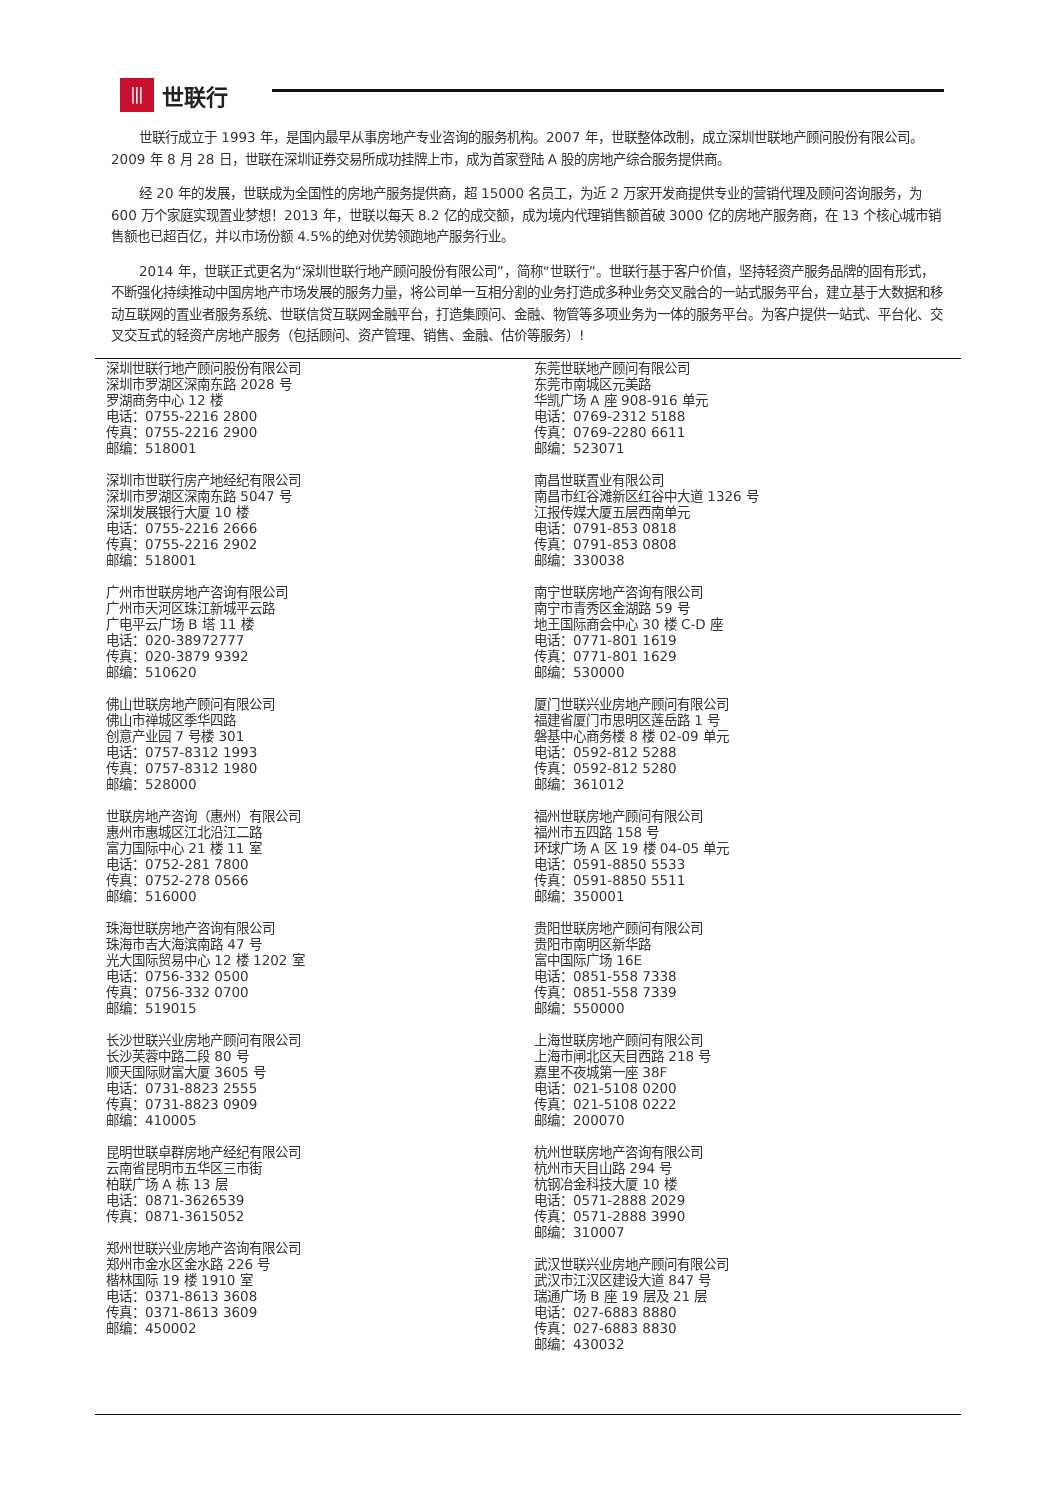⦀
世联行
世联行成立于 1993 年，是国内最早从事房地产专业咨询的服务机构。2007 年，世联整体改制，成立深圳世联地产顾问股份有限公司。2009 年 8 月 28 日，世联在深圳证券交易所成功挂牌上市，成为首家登陆 A 股的房地产综合服务提供商。
经 20 年的发展，世联成为全国性的房地产服务提供商，超 15000 名员工，为近 2 万家开发商提供专业的营销代理及顾问咨询服务，为 600 万个家庭实现置业梦想！2013 年，世联以每天 8.2 亿的成交额，成为境内代理销售额首破 3000 亿的房地产服务商，在 13 个核心城市销售额也已超百亿，并以市场份额 4.5%的绝对优势领跑地产服务行业。
2014 年，世联正式更名为“深圳世联行地产顾问股份有限公司”，简称“世联行”。世联行基于客户价值，坚持轻资产服务品牌的固有形式，不断强化持续推动中国房地产市场发展的服务力量，将公司单一互相分割的业务打造成多种业务交叉融合的一站式服务平台，建立基于大数据和移动互联网的置业者服务系统、世联信贷互联网金融平台，打造集顾问、金融、物管等多项业务为一体的服务平台。为客户提供一站式、平台化、交叉交互式的轻资产房地产服务（包括顾问、资产管理、销售、金融、估价等服务）!
深圳世联行地产顾问股份有限公司
深圳市罗湖区深南东路 2028 号
罗湖商务中心 12 楼
电话：0755-2216 2800
传真：0755-2216 2900
邮编：518001
深圳市世联行房产地经纪有限公司
深圳市罗湖区深南东路 5047 号
深圳发展银行大厦 10 楼
电话：0755-2216 2666
传真：0755-2216 2902
邮编：518001
广州市世联房地产咨询有限公司
广州市天河区珠江新城平云路
广电平云广场 B 塔 11 楼
电话：020-38972777
传真：020-3879 9392
邮编：510620
佛山世联房地产顾问有限公司
佛山市禅城区季华四路
创意产业园 7 号楼 301
电话：0757-8312 1993
传真：0757-8312 1980
邮编：528000
世联房地产咨询（惠州）有限公司
惠州市惠城区江北沿江二路
富力国际中心 21 楼 11 室
电话：0752-281 7800
传真：0752-278 0566
邮编：516000
珠海世联房地产咨询有限公司
珠海市吉大海滨南路 47 号
光大国际贸易中心 12 楼 1202 室
电话：0756-332 0500
传真：0756-332 0700
邮编：519015
长沙世联兴业房地产顾问有限公司
长沙芙蓉中路二段 80 号
顺天国际财富大厦 3605 号
电话：0731-8823 2555
传真：0731-8823 0909
邮编：410005
昆明世联卓群房地产经纪有限公司
云南省昆明市五华区三市街
柏联广场 A 栋 13 层
电话：0871-3626539
传真：0871-3615052
郑州世联兴业房地产咨询有限公司
郑州市金水区金水路 226 号
楷林国际 19 楼 1910 室
电话：0371-8613 3608
传真：0371-8613 3609
邮编：450002
东莞世联地产顾问有限公司
东莞市南城区元美路
华凯广场 A 座 908-916 单元
电话：0769-2312 5188
传真：0769-2280 6611
邮编：523071
南昌世联置业有限公司
南昌市红谷滩新区红谷中大道 1326 号
江报传媒大厦五层西南单元
电话：0791-853 0818
传真：0791-853 0808
邮编：330038
南宁世联房地产咨询有限公司
南宁市青秀区金湖路 59 号
地王国际商会中心 30 楼 C-D 座
电话：0771-801 1619
传真：0771-801 1629
邮编：530000
厦门世联兴业房地产顾问有限公司
福建省厦门市思明区莲岳路 1 号
磐基中心商务楼 8 楼 02-09 单元
电话：0592-812 5288
传真：0592-812 5280
邮编：361012
福州世联房地产顾问有限公司
福州市五四路 158 号
环球广场 A 区 19 楼 04-05 单元
电话：0591-8850 5533
传真：0591-8850 5511
邮编：350001
贵阳世联房地产顾问有限公司
贵阳市南明区新华路
富中国际广场 16E
电话：0851-558 7338
传真：0851-558 7339
邮编：550000
上海世联房地产顾问有限公司
上海市闸北区天目西路 218 号
嘉里不夜城第一座 38F
电话：021-5108 0200
传真：021-5108 0222
邮编：200070
杭州世联房地产咨询有限公司
杭州市天目山路 294 号
杭钢冶金科技大厦 10 楼
电话：0571-2888 2029
传真：0571-2888 3990
邮编：310007
武汉世联兴业房地产顾问有限公司
武汉市江汉区建设大道 847 号
瑞通广场 B 座 19 层及 21 层
电话：027-6883 8880
传真：027-6883 8830
邮编：430032